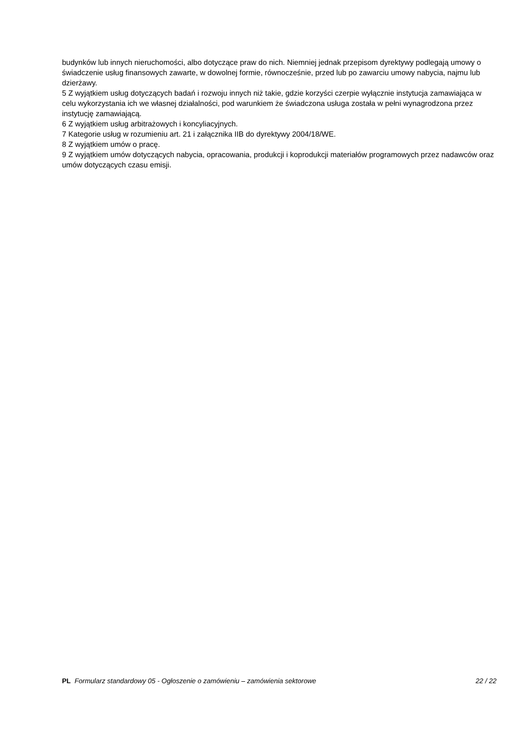budynków lub innych nieruchomości, albo dotyczące praw do nich. Niemniej jednak przepisom dyrektywy podlegają umowy o świadczenie usług finansowych zawarte, w dowolnej formie, równocześnie, przed lub po zawarciu umowy nabycia, najmu lub dzierżawy.
5 Z wyjątkiem usług dotyczących badań i rozwoju innych niż takie, gdzie korzyści czerpie wyłącznie instytucja zamawiająca w celu wykorzystania ich we własnej działalności, pod warunkiem że świadczona usługa została w pełni wynagrodzona przez instytucję zamawiającą.
6 Z wyjątkiem usług arbitrażowych i koncyliacyjnych.
7 Kategorie usług w rozumieniu art. 21 i załącznika IIB do dyrektywy 2004/18/WE.
8 Z wyjątkiem umów o pracę.
9 Z wyjątkiem umów dotyczących nabycia, opracowania, produkcji i koprodukcji materiałów programowych przez nadawców oraz umów dotyczących czasu emisji.
PL Formularz standardowy 05 - Ogłoszenie o zamówieniu – zamówienia sektorowe 22 / 22